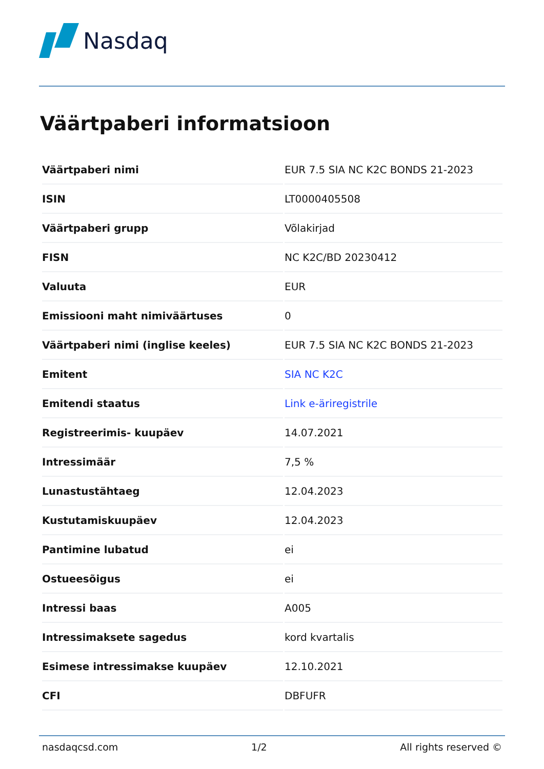Nasdaq
Väärtpaberi informatsioon
| Väärtpaberi nimi | EUR 7.5 SIA NC K2C BONDS 21-2023 |
| ISIN | LT0000405508 |
| Väärtpaberi grupp | Võlakirjad |
| FISN | NC K2C/BD 20230412 |
| Valuuta | EUR |
| Emissiooni maht nimiväärtuses | 0 |
| Väärtpaberi nimi (inglise keeles) | EUR 7.5 SIA NC K2C BONDS 21-2023 |
| Emitent | SIA NC K2C |
| Emitendi staatus | Link e-äriregistrile |
| Registreerimis- kuupäev | 14.07.2021 |
| Intressimäär | 7,5 % |
| Lunastustähtaeg | 12.04.2023 |
| Kustutamiskuupäev | 12.04.2023 |
| Pantimine lubatud | ei |
| Ostueesõigus | ei |
| Intressi baas | A005 |
| Intressimaksete sagedus | kord kvartalis |
| Esimese intressimakse kuupäev | 12.10.2021 |
| CFI | DBFUFR |
nasdaqcsd.com 1/2 All rights reserved ©